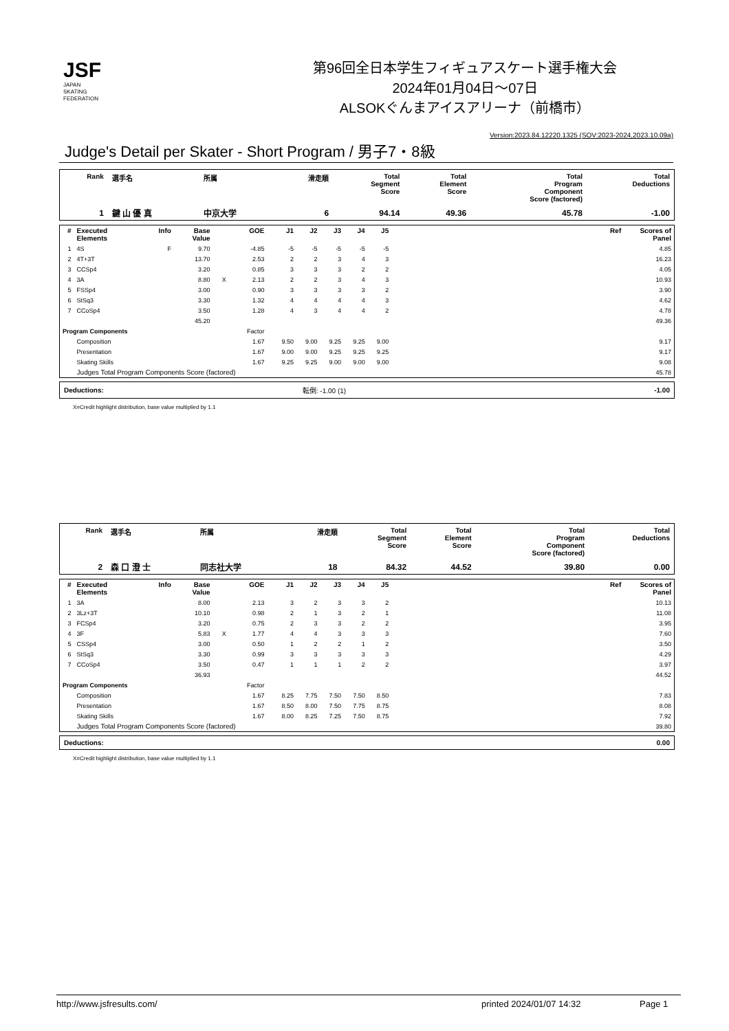JSF
JAPAN
SKATING
FEDERATION
第96回全日本学生フィギュアスケート選手権大会
2024年01月04日～07日
ALSOKぐんまアイスアリーナ（前橋市）
Version:2023.84.12220.1325 (SOV:2023-2024,2023.10.09a)
Judge's Detail per Skater - Short Program / 男子7・8級
| Rank | 選手名 | 所属 | 滑走順 | Total Segment Score | Total Element Score | Total Program Component Score (factored) | Total Deductions |
| --- | --- | --- | --- | --- | --- | --- | --- |
| 1 | 鍵 山 優 真 | 中京大学 | 6 | 94.14 | 49.36 | 45.78 | -1.00 |
| # | Executed Elements | Info | Base Value | | GOE | J1 | J2 | J3 | J4 | J5 | Ref | Scores of Panel |
| --- | --- | --- | --- | --- | --- | --- | --- | --- | --- | --- | --- | --- |
| 1 | 4S | F | 9.70 | | -4.85 | -5 | -5 | -5 | -5 | -5 | | 4.85 |
| 2 | 4T+3T | | 13.70 | | 2.53 | 2 | 2 | 3 | 4 | 3 | | 16.23 |
| 3 | CCSp4 | | 3.20 | | 0.85 | 3 | 3 | 3 | 2 | 2 | | 4.05 |
| 4 | 3A | | 8.80 | X | 2.13 | 2 | 2 | 3 | 4 | 3 | | 10.93 |
| 5 | FSSp4 | | 3.00 | | 0.90 | 3 | 3 | 3 | 3 | 2 | | 3.90 |
| 6 | StSq3 | | 3.30 | | 1.32 | 4 | 4 | 4 | 4 | 3 | | 4.62 |
| 7 | CCoSp4 | | 3.50 | | 1.28 | 4 | 3 | 4 | 4 | 2 | | 4.78 |
| | | | 45.20 | | | | | | | | | 49.36 |
| Program Components | | | | | Factor | | | | | | | |
| | Composition | | | | 1.67 | 9.50 | 9.00 | 9.25 | 9.25 | 9.00 | | 9.17 |
| | Presentation | | | | 1.67 | 9.00 | 9.00 | 9.25 | 9.25 | 9.25 | | 9.17 |
| | Skating Skills | | | | 1.67 | 9.25 | 9.25 | 9.00 | 9.00 | 9.00 | | 9.08 |
| | Judges Total Program Components Score (factored) | | | | | | | | | | | 45.78 |
| Deductions: | 転倒: -1.00 (1) | -1.00 |
X=Credit highlight distribution, base value multiplied by 1.1
| Rank | 選手名 | 所属 | 滑走順 | Total Segment Score | Total Element Score | Total Program Component Score (factored) | Total Deductions |
| --- | --- | --- | --- | --- | --- | --- | --- |
| 2 | 森 口 澄 士 | 同志社大学 | 18 | 84.32 | 44.52 | 39.80 | 0.00 |
| # | Executed Elements | Info | Base Value | | GOE | J1 | J2 | J3 | J4 | J5 | Ref | Scores of Panel |
| --- | --- | --- | --- | --- | --- | --- | --- | --- | --- | --- | --- | --- |
| 1 | 3A | | 8.00 | | 2.13 | 3 | 2 | 3 | 3 | 2 | | 10.13 |
| 2 | 3Lz+3T | | 10.10 | | 0.98 | 2 | 1 | 3 | 2 | 1 | | 11.08 |
| 3 | FCSp4 | | 3.20 | | 0.75 | 2 | 3 | 3 | 2 | 2 | | 3.95 |
| 4 | 3F | | 5.83 | X | 1.77 | 4 | 4 | 3 | 3 | 3 | | 7.60 |
| 5 | CSSp4 | | 3.00 | | 0.50 | 1 | 2 | 2 | 1 | 2 | | 3.50 |
| 6 | StSq3 | | 3.30 | | 0.99 | 3 | 3 | 3 | 3 | 3 | | 4.29 |
| 7 | CCoSp4 | | 3.50 | | 0.47 | 1 | 1 | 1 | 2 | 2 | | 3.97 |
| | | | 36.93 | | | | | | | | | 44.52 |
| Program Components | | | | | Factor | | | | | | | |
| | Composition | | | | 1.67 | 8.25 | 7.75 | 7.50 | 7.50 | 8.50 | | 7.83 |
| | Presentation | | | | 1.67 | 8.50 | 8.00 | 7.50 | 7.75 | 8.75 | | 8.08 |
| | Skating Skills | | | | 1.67 | 8.00 | 8.25 | 7.25 | 7.50 | 8.75 | | 7.92 |
| | Judges Total Program Components Score (factored) | | | | | | | | | | | 39.80 |
| Deductions: | | 0.00 |
X=Credit highlight distribution, base value multiplied by 1.1
http://www.jsfresults.com/ printed 2024/01/07 14:32 Page 1